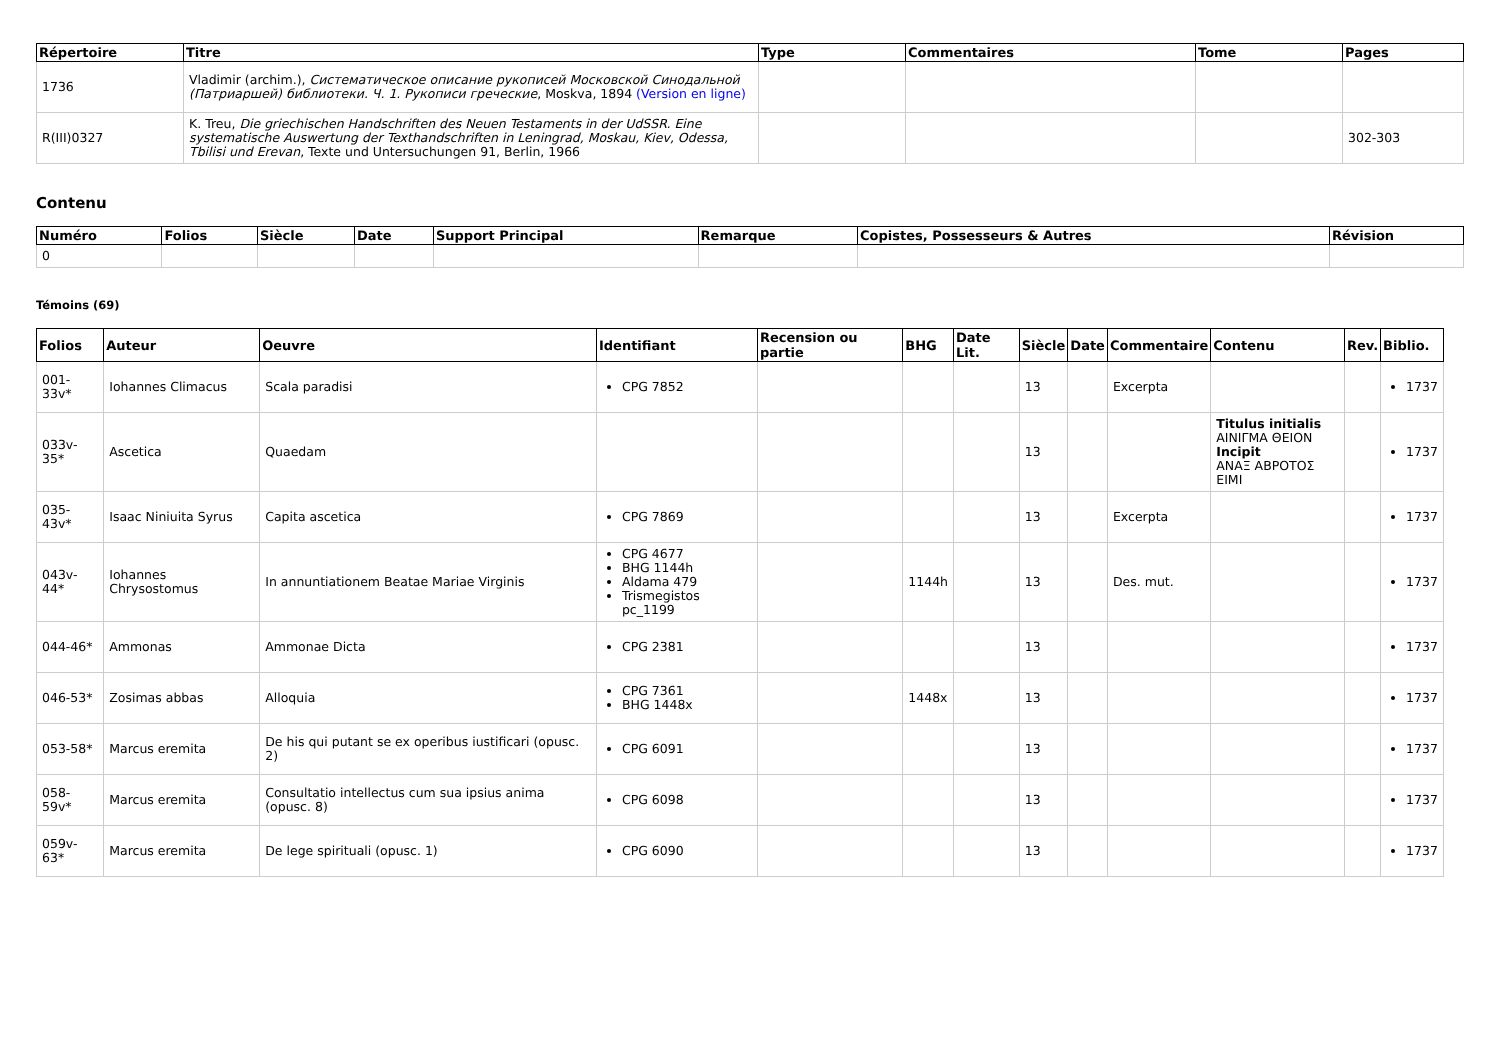| Répertoire | Titre | Type | Commentaires | Tome | Pages |
| --- | --- | --- | --- | --- | --- |
| 1736 | Vladimir (archim.), Систематическое описание рукописей Московской Синодальной (Патриаршей) библиотеки. Ч. 1. Рукописи греческие , Moskva, 1894 (Version en ligne) | | | | |
| R(III)0327 | K. Treu, Die griechischen Handschriften des Neuen Testaments in der UdSSR. Eine systematische Auswertung der Texthandschriften in Leningrad, Moskau, Kiev, Odessa, Tbilisi und Erevan , Texte und Untersuchungen 91, Berlin, 1966 | | | | 302-303 |
Contenu
| Numéro | Folios | Siècle | Date | Support Principal | Remarque | Copistes, Possesseurs & Autres | Révision |
| --- | --- | --- | --- | --- | --- | --- | --- |
| 0 | | | | | | | |
Témoins (69)
| Folios | Auteur | Oeuvre | Identifiant | Recension ou partie | BHG | Date Lit. | Siècle | Date | Commentaire | Contenu | Rev. | Biblio. |
| --- | --- | --- | --- | --- | --- | --- | --- | --- | --- | --- | --- | --- |
| 001-33v* | Iohannes Climacus | Scala paradisi | CPG 7852 | | | | 13 | | Excerpta | | | 1737 |
| 033v-35* | Ascetica | Quaedam | | | | | 13 | | | Titulus initialis ΑΙΝΙΓΜΑ ΘΕΙΟΝ Incipit ΑΝΑΞ ΑΒΡΟΤΟΣ ΕΙΜΙ | | 1737 |
| 035-43v* | Isaac Niniuita Syrus | Capita ascetica | CPG 7869 | | | | 13 | | Excerpta | | | 1737 |
| 043v-44* | Iohannes Chrysostomus | In annuntiationem Beatae Mariae Virginis | CPG 4677 BHG 1144h Aldama 479 Trismegistos pc_1199 | | 1144h | | 13 | | Des. mut. | | | 1737 |
| 044-46* | Ammonas | Ammonae Dicta | CPG 2381 | | | | 13 | | | | | 1737 |
| 046-53* | Zosimas abbas | Alloquia | CPG 7361 BHG 1448x | | 1448x | | 13 | | | | | 1737 |
| 053-58* | Marcus eremita | De his qui putant se ex operibus iustificari (opusc. 2) | CPG 6091 | | | | 13 | | | | | 1737 |
| 058-59v* | Marcus eremita | Consultatio intellectus cum sua ipsius anima (opusc. 8) | CPG 6098 | | | | 13 | | | | | 1737 |
| 059v-63* | Marcus eremita | De lege spirituali (opusc. 1) | CPG 6090 | | | | 13 | | | | | 1737 |